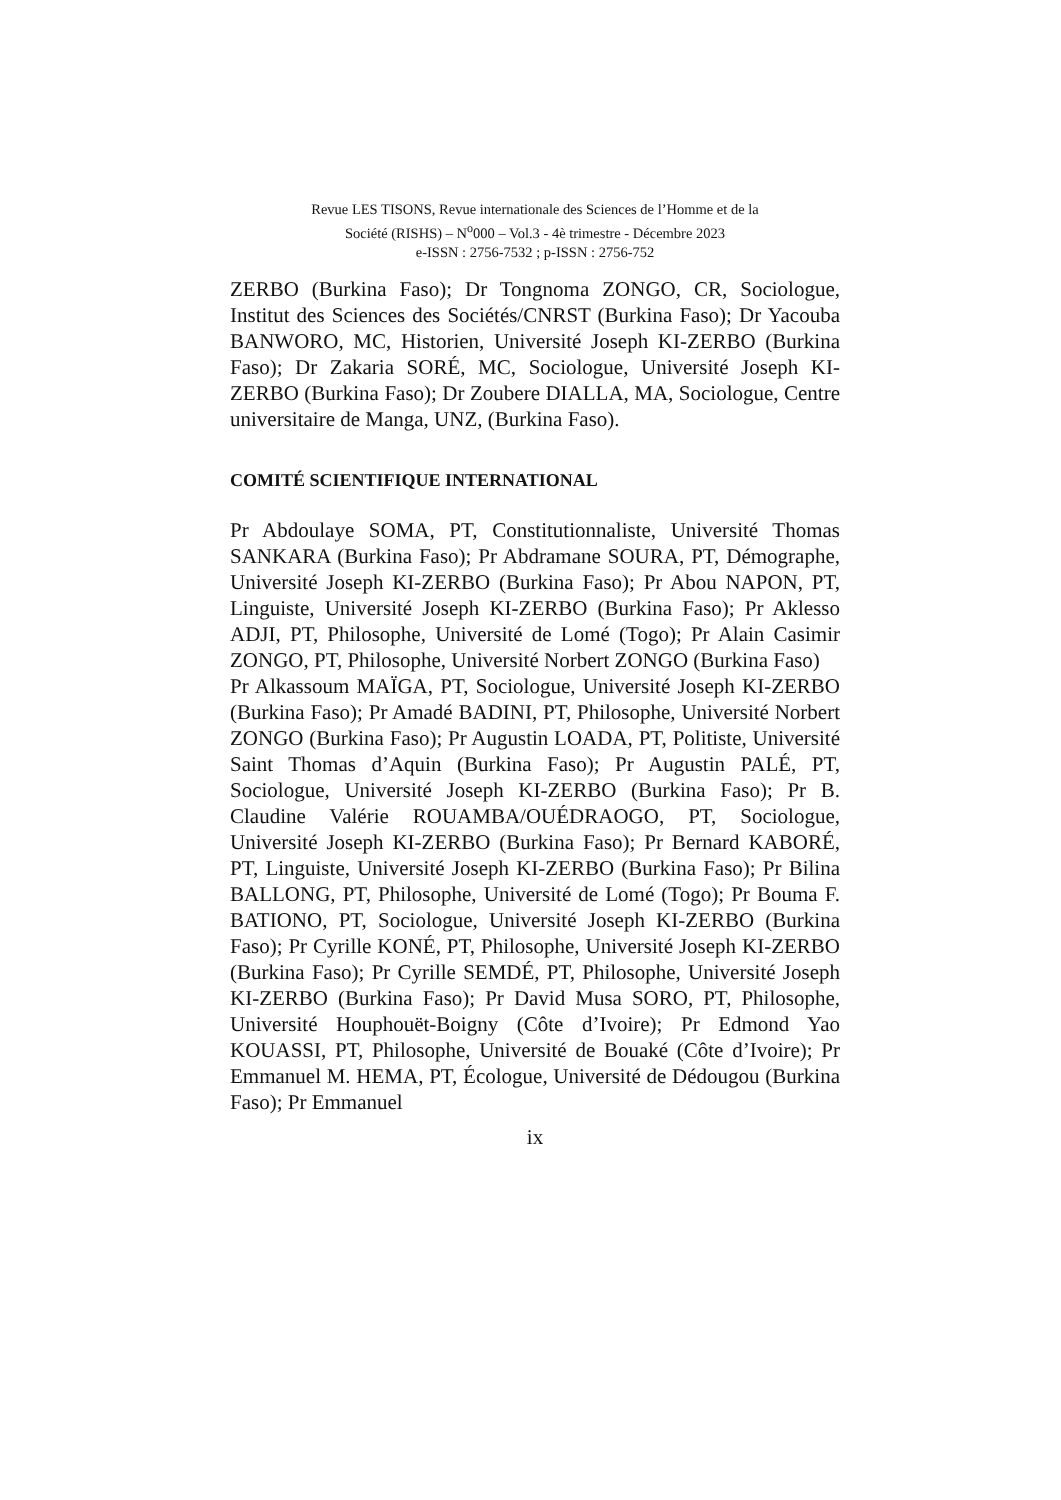Revue LES TISONS, Revue internationale des Sciences de l’Homme et de la
Société (RISHS) – N<sup>o</sup>000 – Vol.3 - 4è trimestre - Décembre 2023
e-ISSN : 2756-7532 ; p-ISSN : 2756-752
ZERBO (Burkina Faso); Dr Tongnoma ZONGO, CR, Sociologue, Institut des Sciences des Sociétés/CNRST (Burkina Faso); Dr Yacouba BANWORO, MC, Historien, Université Joseph KI-ZERBO (Burkina Faso); Dr Zakaria SORÉ, MC, Sociologue, Université Joseph KI-ZERBO (Burkina Faso); Dr Zoubere DIALLA, MA, Sociologue, Centre universitaire de Manga, UNZ, (Burkina Faso).
COMITÉ SCIENTIFIQUE INTERNATIONAL
Pr Abdoulaye SOMA, PT, Constitutionnaliste, Université Thomas SANKARA (Burkina Faso); Pr Abdramane SOURA, PT, Démographe, Université Joseph KI-ZERBO (Burkina Faso); Pr Abou NAPON, PT, Linguiste, Université Joseph KI-ZERBO (Burkina Faso); Pr Aklesso ADJI, PT, Philosophe, Université de Lomé (Togo); Pr Alain Casimir ZONGO, PT, Philosophe, Université Norbert ZONGO (Burkina Faso)
Pr Alkassoum MAÏGA, PT, Sociologue, Université Joseph KI-ZERBO (Burkina Faso); Pr Amadé BADINI, PT, Philosophe, Université Norbert ZONGO (Burkina Faso); Pr Augustin LOADA, PT, Politiste, Université Saint Thomas d’Aquin (Burkina Faso); Pr Augustin PALÉ, PT, Sociologue, Université Joseph KI-ZERBO (Burkina Faso); Pr B. Claudine Valérie ROUAMBA/OUÉDRAOGO, PT, Sociologue, Université Joseph KI-ZERBO (Burkina Faso); Pr Bernard KABORÉ, PT, Linguiste, Université Joseph KI-ZERBO (Burkina Faso); Pr Bilina BALLONG, PT, Philosophe, Université de Lomé (Togo); Pr Bouma F. BATIONO, PT, Sociologue, Université Joseph KI-ZERBO (Burkina Faso); Pr Cyrille KONÉ, PT, Philosophe, Université Joseph KI-ZERBO (Burkina Faso); Pr Cyrille SEMDÉ, PT, Philosophe, Université Joseph KI-ZERBO (Burkina Faso); Pr David Musa SORO, PT, Philosophe, Université Houphouët-Boigny (Côte d’Ivoire); Pr Edmond Yao KOUASSI, PT, Philosophe, Université de Bouaké (Côte d’Ivoire); Pr Emmanuel M. HEMA, PT, Écologue, Université de Dédougou (Burkina Faso); Pr Emmanuel
ix